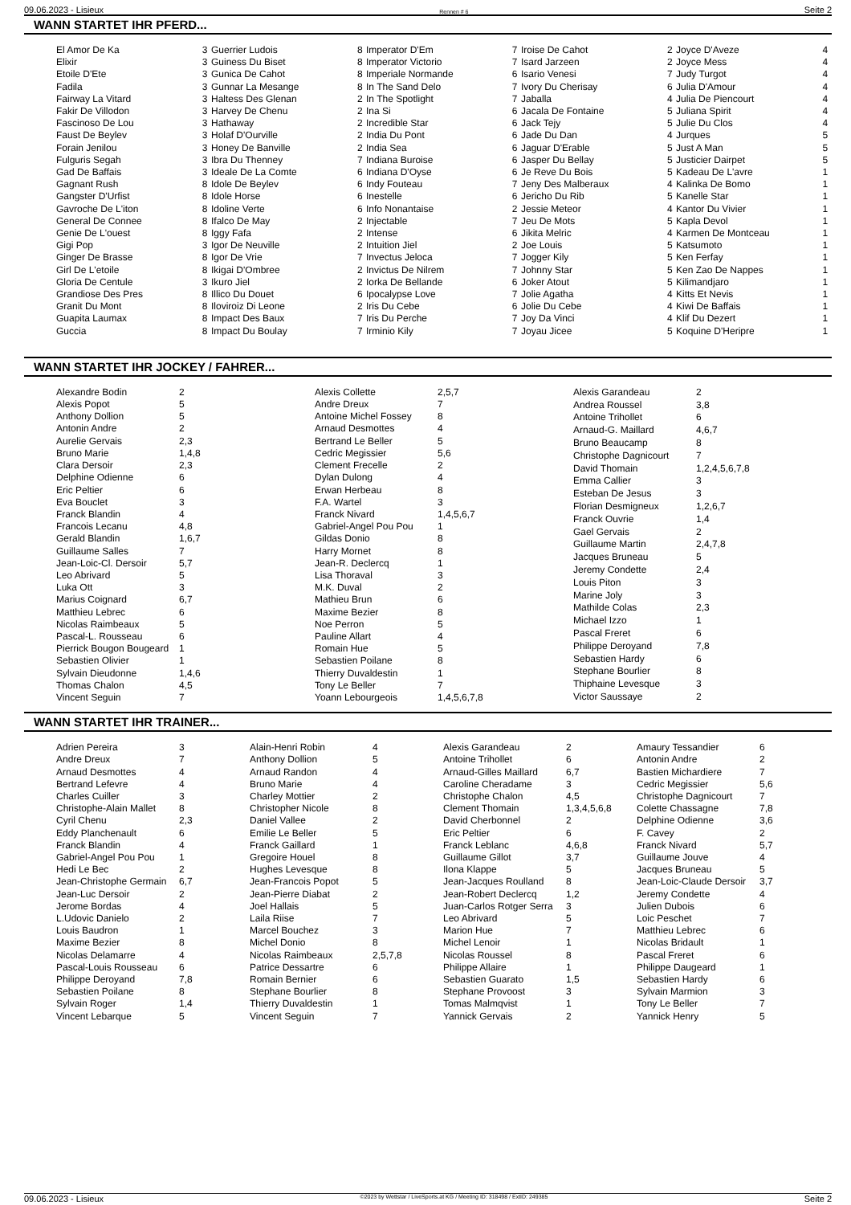09.06.2023 - Lisieux Rennen # 6 Seite 2
WANN STARTET IHR PFERD...
| El Amor De Ka | 3 |
| Elixir | 3 |
| Etoile D'Ete | 3 |
| Fadila | 3 |
| Fairway La Vitard | 3 |
| Fakir De Villodon | 3 |
| Fascinoso De Lou | 3 |
| Faust De Beylev | 3 |
| Forain Jenilou | 3 |
| Fulguris Segah | 3 |
| Gad De Baffais | 3 |
| Gagnant Rush | 8 |
| Gangster D'Urfist | 8 |
| Gavroche De L'iton | 8 |
| General De Connee | 8 |
| Genie De L'ouest | 8 |
| Gigi Pop | 3 |
| Ginger De Brasse | 8 |
| Girl De L'etoile | 8 |
| Gloria De Centule | 3 |
| Grandiose Des Pres | 8 |
| Granit Du Mont | 8 |
| Guapita Laumax | 8 |
| Guccia | 8 |
| Guerrier Ludois | 8 |
| Guiness Du Biset | 8 |
| Gunica De Cahot | 8 |
| Gunnar La Mesange | 8 |
| Haltess Des Glenan | 2 |
| Harvey De Chenu | 2 |
| Hathaway | 2 |
| Holaf D'Ourville | 2 |
| Honey De Banville | 2 |
| Ibra Du Thenney | 7 |
| Ideale De La Comte | 6 |
| Idole De Beylev | 6 |
| Idole Horse | 6 |
| Idoline Verte | 6 |
| Ifalco De May | 2 |
| Iggy Fafa | 2 |
| Igor De Neuville | 2 |
| Igor De Vrie | 7 |
| Ikigai D'Ombree | 2 |
| Ikuro Jiel | 2 |
| Illico Du Douet | 6 |
| Iloviroiz Di Leone | 2 |
| Impact Des Baux | 7 |
| Impact Du Boulay | 7 |
| Imperator D'Em | 7 |
| Imperator Victorio | 7 |
| Imperiale Normande | 6 |
| In The Sand Delo | 7 |
| In The Spotlight | 7 |
| Ina Si | 6 |
| Incredible Star | 6 |
| India Du Pont | 6 |
| India Sea | 6 |
| Indiana Buroise | 6 |
| Indiana D'Oyse | 6 |
| Indy Fouteau | 7 |
| Inestelle | 6 |
| Info Nonantaise | 2 |
| Injectable | 7 |
| Intense | 6 |
| Intuition Jiel | 2 |
| Invectus Jeloca | 7 |
| Invictus De Nilrem | 7 |
| Iorka De Bellande | 6 |
| Ipocalypse Love | 7 |
| Iris Du Cebe | 6 |
| Iris Du Perche | 7 |
| Irminio Kily | 7 |
| Iroise De Cahot | 2 |
| Isard Jarzeen | 2 |
| Isario Venesi | 7 |
| Ivory Du Cherisay | 6 |
| Jaballa | 4 |
| Jacala De Fontaine | 5 |
| Jack Tejy | 5 |
| Jade Du Dan | 4 |
| Jaguar D'Erable | 5 |
| Jasper Du Bellay | 5 |
| Je Reve Du Bois | 5 |
| Jeny Des Malberaux | 4 |
| Jericho Du Rib | 5 |
| Jessie Meteor | 4 |
| Jeu De Mots | 5 |
| Jikita Melric | 4 |
| Joe Louis | 5 |
| Jogger Kily | 5 |
| Johnny Star | 5 |
| Joker Atout | 5 |
| Jolie Agatha | 4 |
| Jolie Du Cebe | 4 |
| Joy Da Vinci | 4 |
| Joyau Jicee | 5 |
| Joyce D'Aveze | 4 |
| Joyce Mess | 4 |
| Judy Turgot | 4 |
| Julia D'Amour | 4 |
| Julia De Piencourt | 4 |
| Juliana Spirit | 4 |
| Julie Du Clos | 4 |
| Jurques | 5 |
| Just A Man | 5 |
| Justicier Dairpet | 5 |
| Kadeau De L'avre | 1 |
| Kalinka De Bomo | 1 |
| Kanelle Star | 1 |
| Kantor Du Vivier | 1 |
| Kapla Devol | 1 |
| Karmen De Montceau | 1 |
| Katsumoto | 1 |
| Ken Ferfay | 1 |
| Ken Zao De Nappes | 1 |
| Kilimandjaro | 1 |
| Kitts Et Nevis | 1 |
| Kiwi De Baffais | 1 |
| Klif Du Dezert | 1 |
| Koquine D'Heripre | 1 |
WANN STARTET IHR JOCKEY / FAHRER...
| Alexandre Bodin | 2 |
| Alexis Popot | 5 |
| Anthony Dollion | 5 |
| Antonin Andre | 2 |
| Aurelie Gervais | 2,3 |
| Bruno Marie | 1,4,8 |
| Clara Dersoir | 2,3 |
| Delphine Odienne | 6 |
| Eric Peltier | 6 |
| Eva Bouclet | 3 |
| Franck Blandin | 4 |
| Francois Lecanu | 4,8 |
| Gerald Blandin | 1,6,7 |
| Guillaume Salles | 7 |
| Jean-Loic-Cl. Dersoir | 5,7 |
| Leo Abrivard | 5 |
| Luka Ott | 3 |
| Marius Coignard | 6,7 |
| Matthieu Lebrec | 6 |
| Nicolas Raimbeaux | 5 |
| Pascal-L. Rousseau | 6 |
| Pierrick Bougon Bougeard | 1 |
| Sebastien Olivier | 1 |
| Sylvain Dieudonne | 1,4,6 |
| Thomas Chalon | 4,5 |
| Vincent Seguin | 7 |
| Alexis Collette | 2,5,7 |
| Andre Dreux | 7 |
| Antoine Michel Fossey | 8 |
| Arnaud Desmottes | 4 |
| Bertrand Le Beller | 5 |
| Cedric Megissier | 5,6 |
| Clement Frecelle | 2 |
| Dylan Dulong | 4 |
| Erwan Herbeau | 8 |
| F.A. Wartel | 3 |
| Franck Nivard | 1,4,5,6,7 |
| Gabriel-Angel Pou Pou | 1 |
| Gildas Donio | 8 |
| Harry Mornet | 8 |
| Jean-R. Declercq | 1 |
| Lisa Thoraval | 3 |
| M.K. Duval | 2 |
| Mathieu Brun | 6 |
| Maxime Bezier | 8 |
| Noe Perron | 5 |
| Pauline Allart | 4 |
| Romain Hue | 5 |
| Sebastien Poilane | 8 |
| Thierry Duvaldestin | 1 |
| Tony Le Beller | 7 |
| Yoann Lebourgeois | 1,4,5,6,7,8 |
| Alexis Garandeau | 2 |
| Andrea Roussel | 3,8 |
| Antoine Trihollet | 6 |
| Arnaud-G. Maillard | 4,6,7 |
| Bruno Beaucamp | 8 |
| Christophe Dagnicourt | 7 |
| David Thomain | 1,2,4,5,6,7,8 |
| Emma Callier | 3 |
| Esteban De Jesus | 3 |
| Florian Desmigneux | 1,2,6,7 |
| Franck Ouvrie | 1,4 |
| Gael Gervais | 2 |
| Guillaume Martin | 2,4,7,8 |
| Jacques Bruneau | 5 |
| Jeremy Condette | 2,4 |
| Louis Piton | 3 |
| Marine Joly | 3 |
| Mathilde Colas | 2,3 |
| Michael Izzo | 1 |
| Pascal Freret | 6 |
| Philippe Deroyand | 7,8 |
| Sebastien Hardy | 6 |
| Stephane Bourlier | 8 |
| Thiphaine Levesque | 3 |
| Victor Saussaye | 2 |
WANN STARTET IHR TRAINER...
| Adrien Pereira | 3 |
| Andre Dreux | 7 |
| Arnaud Desmottes | 4 |
| Bertrand Lefevre | 4 |
| Charles Cuiller | 3 |
| Christophe-Alain Mallet | 8 |
| Cyril Chenu | 2,3 |
| Eddy Planchenault | 6 |
| Franck Blandin | 4 |
| Gabriel-Angel Pou Pou | 1 |
| Hedi Le Bec | 2 |
| Jean-Christophe Germain | 6,7 |
| Jean-Luc Dersoir | 2 |
| Jerome Bordas | 4 |
| L.Udovic Danielo | 2 |
| Louis Baudron | 1 |
| Maxime Bezier | 8 |
| Nicolas Delamarre | 4 |
| Pascal-Louis Rousseau | 6 |
| Philippe Deroyand | 7,8 |
| Sebastien Poilane | 8 |
| Sylvain Roger | 1,4 |
| Vincent Lebarque | 5 |
| Alain-Henri Robin | 4 |
| Anthony Dollion | 5 |
| Arnaud Randon | 4 |
| Bruno Marie | 4 |
| Charley Mottier | 2 |
| Christopher Nicole | 8 |
| Daniel Vallee | 2 |
| Emilie Le Beller | 5 |
| Franck Gaillard | 1 |
| Gregoire Houel | 8 |
| Hughes Levesque | 8 |
| Jean-Francois Popot | 5 |
| Jean-Pierre Diabat | 2 |
| Joel Hallais | 5 |
| Laila Riise | 7 |
| Marcel Bouchez | 3 |
| Michel Donio | 8 |
| Nicolas Raimbeaux | 2,5,7,8 |
| Patrice Dessartre | 6 |
| Romain Bernier | 6 |
| Stephane Bourlier | 8 |
| Thierry Duvaldestin | 1 |
| Vincent Seguin | 7 |
| Alexis Garandeau | 2 |
| Antoine Trihollet | 6 |
| Arnaud-Gilles Maillard | 6,7 |
| Caroline Cheradame | 3 |
| Christophe Chalon | 4,5 |
| Clement Thomain | 1,3,4,5,6,8 |
| David Cherbonnel | 2 |
| Eric Peltier | 6 |
| Franck Leblanc | 4,6,8 |
| Guillaume Gillot | 3,7 |
| Ilona Klappe | 5 |
| Jean-Jacques Roulland | 8 |
| Jean-Robert Declercq | 1,2 |
| Juan-Carlos Rotger Serra | 3 |
| Leo Abrivard | 5 |
| Marion Hue | 7 |
| Michel Lenoir | 1 |
| Nicolas Roussel | 8 |
| Philippe Allaire | 1 |
| Sebastien Guarato | 1,5 |
| Stephane Provoost | 3 |
| Tomas Malmqvist | 1 |
| Yannick Gervais | 2 |
| Amaury Tessandier | 6 |
| Antonin Andre | 2 |
| Bastien Michardiere | 7 |
| Cedric Megissier | 5,6 |
| Christophe Dagnicourt | 7 |
| Colette Chassagne | 7,8 |
| Delphine Odienne | 3,6 |
| F. Cavey | 2 |
| Franck Nivard | 5,7 |
| Guillaume Jouve | 4 |
| Jacques Bruneau | 5 |
| Jean-Loic-Claude Dersoir | 3,7 |
| Jeremy Condette | 4 |
| Julien Dubois | 6 |
| Loic Peschet | 7 |
| Matthieu Lebrec | 6 |
| Nicolas Bridault | 1 |
| Pascal Freret | 6 |
| Philippe Daugeard | 1 |
| Sebastien Hardy | 6 |
| Sylvain Marmion | 3 |
| Tony Le Beller | 7 |
| Yannick Henry | 5 |
09.06.2023 - Lisieux ©2023 by Wettstar / LiveSports.at KG / Meeting ID: 318498 / ExtID: 249385 Seite 2